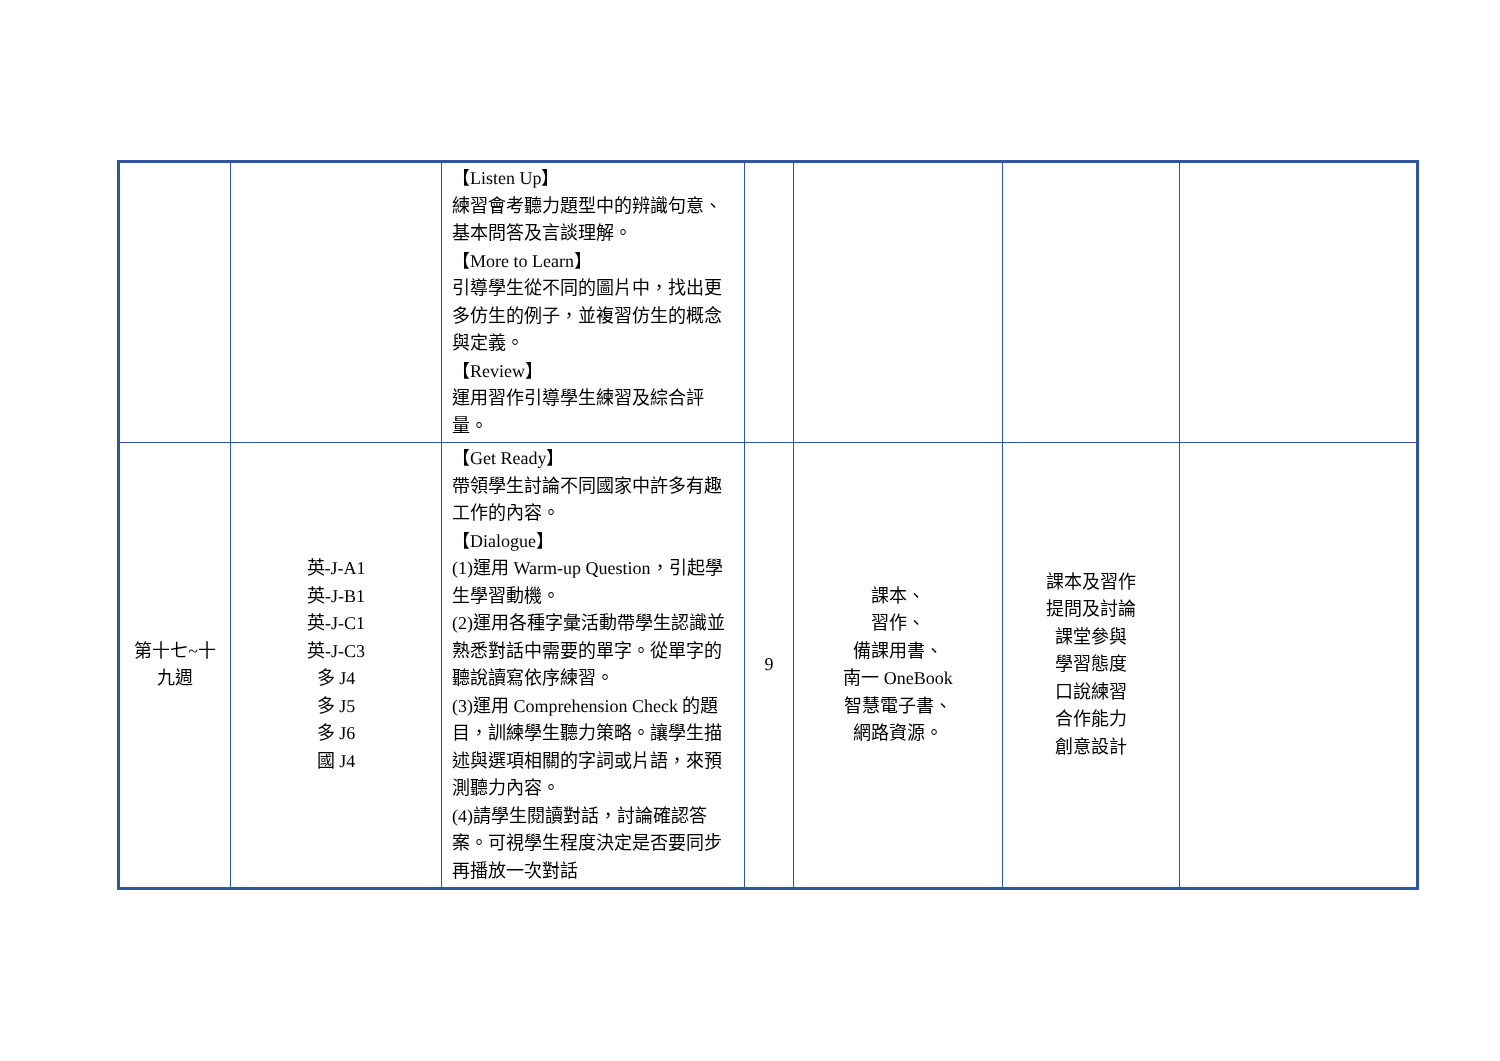| | | 【Listen Up】 練習會考聽力題型中的辨識句意、基本問答及言談理解。 【More to Learn】 引導學生從不同的圖片中，找出更多仿生的例子，並複習仿生的概念與定義。 【Review】 運用習作引導學生練習及綜合評量。 | | | | |
| 第十七~十九週 | 英-J-A1 英-J-B1 英-J-C1 英-J-C3 多 J4 多 J5 多 J6 國 J4 | 【Get Ready】 帶領學生討論不同國家中許多有趣工作的內容。 【Dialogue】 (1)運用 Warm-up Question，引起學生學習動機。 (2)運用各種字彙活動帶學生認識並熟悉對話中需要的單字。從單字的聽說讀寫依序練習。 (3)運用 Comprehension Check 的題目，訓練學生聽力策略。讓學生描述與選項相關的字詞或片語，來預測聽力內容。 (4)請學生閱讀對話，討論確認答案。可視學生程度決定是否要同步再播放一次對話 | 9 | 課本、 習作、 備課用書、 南一 OneBook 智慧電子書、 網路資源。 | 課本及習作 提問及討論 課堂參與 學習態度 口說練習 合作能力 創意設計 | |